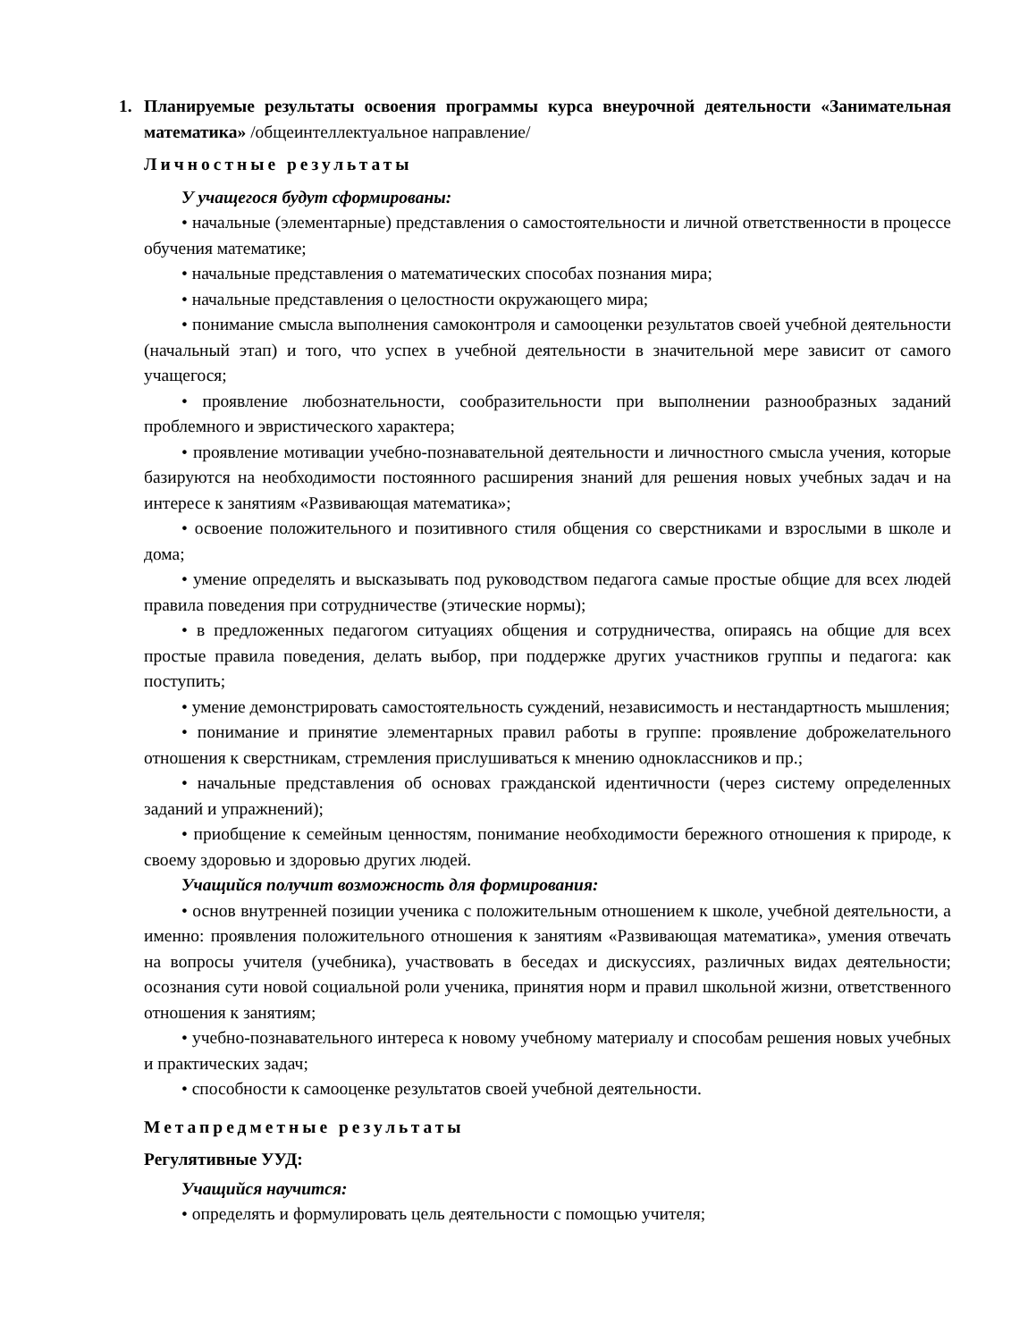1. Планируемые результаты освоения программы курса внеурочной деятельности «Занимательная математика» /общеинтеллектуальное направление/
Личностные результаты
У учащегося будут сформированы:
• начальные (элементарные) представления о самостоятельности и личной ответственности в процессе обучения математике;
• начальные представления о математических способах познания мира;
• начальные представления о целостности окружающего мира;
• понимание смысла выполнения самоконтроля и самооценки результатов своей учебной деятельности (начальный этап) и того, что успех в учебной деятельности в значительной мере зависит от самого учащегося;
• проявление любознательности, сообразительности при выполнении разнообразных заданий проблемного и эвристического характера;
• проявление мотивации учебно-познавательной деятельности и личностного смысла учения, которые базируются на необходимости постоянного расширения знаний для решения новых учебных задач и на интересе к занятиям «Развивающая математика»;
• освоение положительного и позитивного стиля общения со сверстниками и взрослыми в школе и дома;
• умение определять и высказывать под руководством педагога самые простые общие для всех людей правила поведения при сотрудничестве (этические нормы);
• в предложенных педагогом ситуациях общения и сотрудничества, опираясь на общие для всех простые правила поведения, делать выбор, при поддержке других участников группы и педагога: как поступить;
• умение демонстрировать самостоятельность суждений, независимость и нестандартность мышления;
• понимание и принятие элементарных правил работы в группе: проявление доброжелательного отношения к сверстникам, стремления прислушиваться к мнению одноклассников и пр.;
• начальные представления об основах гражданской идентичности (через систему определенных заданий и упражнений);
• приобщение к семейным ценностям, понимание необходимости бережного отношения к природе, к своему здоровью и здоровью других людей.
Учащийся получит возможность для формирования:
• основ внутренней позиции ученика с положительным отношением к школе, учебной деятельности, а именно: проявления положительного отношения к занятиям «Развивающая математика», умения отвечать на вопросы учителя (учебника), участвовать в беседах и дискуссиях, различных видах деятельности; осознания сути новой социальной роли ученика, принятия норм и правил школьной жизни, ответственного отношения к занятиям;
• учебно-познавательного интереса к новому учебному материалу и способам решения новых учебных и практических задач;
• способности к самооценке результатов своей учебной деятельности.
Метапредметные результаты
Регулятивные УУД:
Учащийся научится:
• определять и формулировать цель деятельности с помощью учителя;